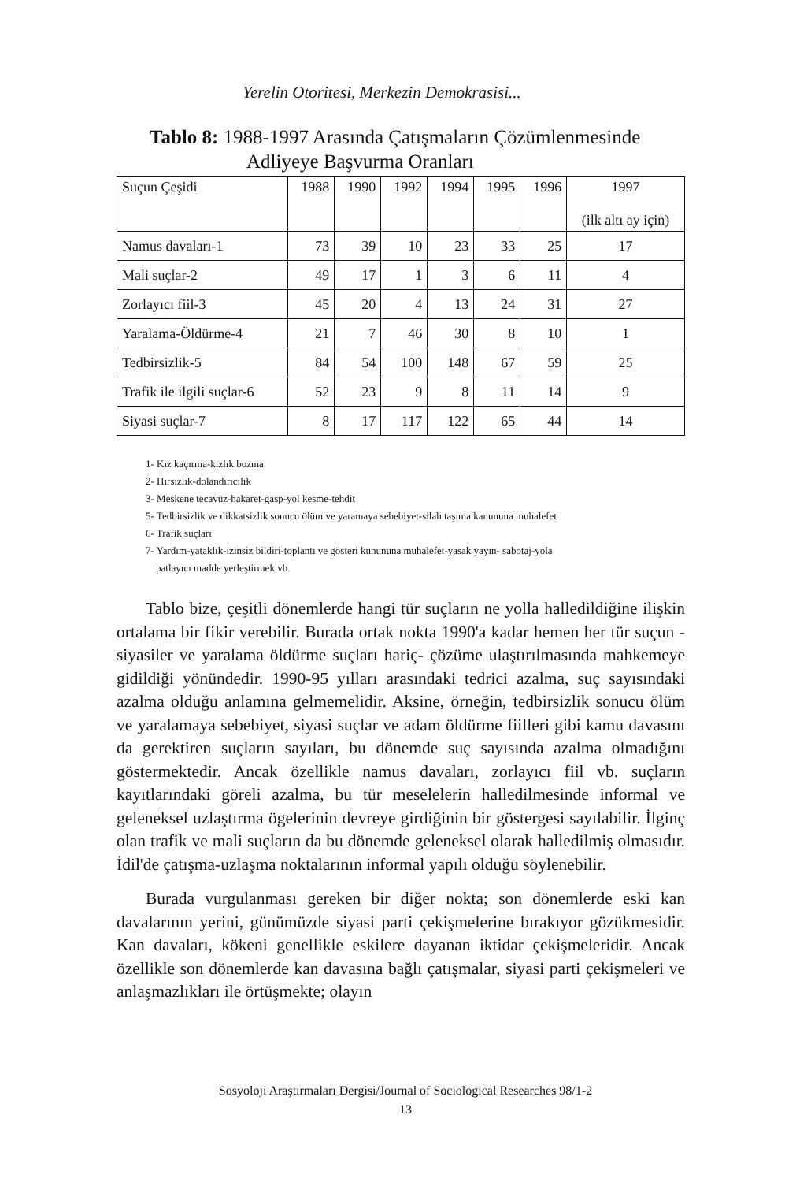Yerelin Otoritesi, Merkezin Demokrasisi...
Tablo 8: 1988-1997 Arasında Çatışmaların Çözümlenmesinde
Adliyeye Başvurma Oranları
| Suçun Çeşidi | 1988 | 1990 | 1992 | 1994 | 1995 | 1996 | 1997 (ilk altı ay için) |
| --- | --- | --- | --- | --- | --- | --- | --- |
| Namus davaları-1 | 73 | 39 | 10 | 23 | 33 | 25 | 17 |
| Mali suçlar-2 | 49 | 17 | 1 | 3 | 6 | 11 | 4 |
| Zorlayıcı fiil-3 | 45 | 20 | 4 | 13 | 24 | 31 | 27 |
| Yaralama-Öldürme-4 | 21 | 7 | 46 | 30 | 8 | 10 | 1 |
| Tedbirsizlik-5 | 84 | 54 | 100 | 148 | 67 | 59 | 25 |
| Trafik ile ilgili suçlar-6 | 52 | 23 | 9 | 8 | 11 | 14 | 9 |
| Siyasi suçlar-7 | 8 | 17 | 117 | 122 | 65 | 44 | 14 |
1- Kız kaçırma-kızlık bozma
2- Hırsızlık-dolandırıcılık
3- Meskene tecavüz-hakaret-gasp-yol kesme-tehdit
5- Tedbirsizlik ve dikkatsizlik sonucu ölüm ve yaramaya sebebiyet-silah taşıma kanununa muhalefet
6- Trafik suçları
7- Yardım-yataklık-izinsiz bildiri-toplantı ve gösteri kunununa muhalefet-yasak yayın- sabotaj-yola
patlayıcı madde yerleştirmek vb.
Tablo bize, çeşitli dönemlerde hangi tür suçların ne yolla halledildiğine ilişkin ortalama bir fikir verebilir. Burada ortak nokta 1990'a kadar hemen her tür suçun -siyasiler ve yaralama öldürme suçları hariç- çözüme ulaştırılmasında mahkemeye gidildiği yönündedir. 1990-95 yılları arasındaki tedrici azalma, suç sayısındaki azalma olduğu anlamına gelmemelidir. Aksine, örneğin, tedbirsizlik sonucu ölüm ve yaralamaya sebebiyet, siyasi suçlar ve adam öldürme fiilleri gibi kamu davasını da gerektiren suçların sayıları, bu dönemde suç sayısında azalma olmadığını göstermektedir. Ancak özellikle namus davaları, zorlayıcı fiil vb. suçların kayıtlarındaki göreli azalma, bu tür meselelerin halledilmesinde informal ve geleneksel uzlaştırma ögelerinin devreye girdiğinin bir göstergesi sayılabilir. İlginç olan trafik ve mali suçların da bu dönemde geleneksel olarak halledilmiş olmasıdır. İdil'de çatışma-uzlaşma noktalarının informal yapılı olduğu söylenebilir.
Burada vurgulanması gereken bir diğer nokta; son dönemlerde eski kan davalarının yerini, günümüzde siyasi parti çekişmelerine bırakıyor gözükmesidir. Kan davaları, kökeni genellikle eskilere dayanan iktidar çekişmeleridir. Ancak özellikle son dönemlerde kan davasına bağlı çatışmalar, siyasi parti çekişmeleri ve anlaşmazlıkları ile örtüşmekte; olayın
Sosyoloji Araştırmaları Dergisi/Journal of Sociological Researches 98/1-2
13